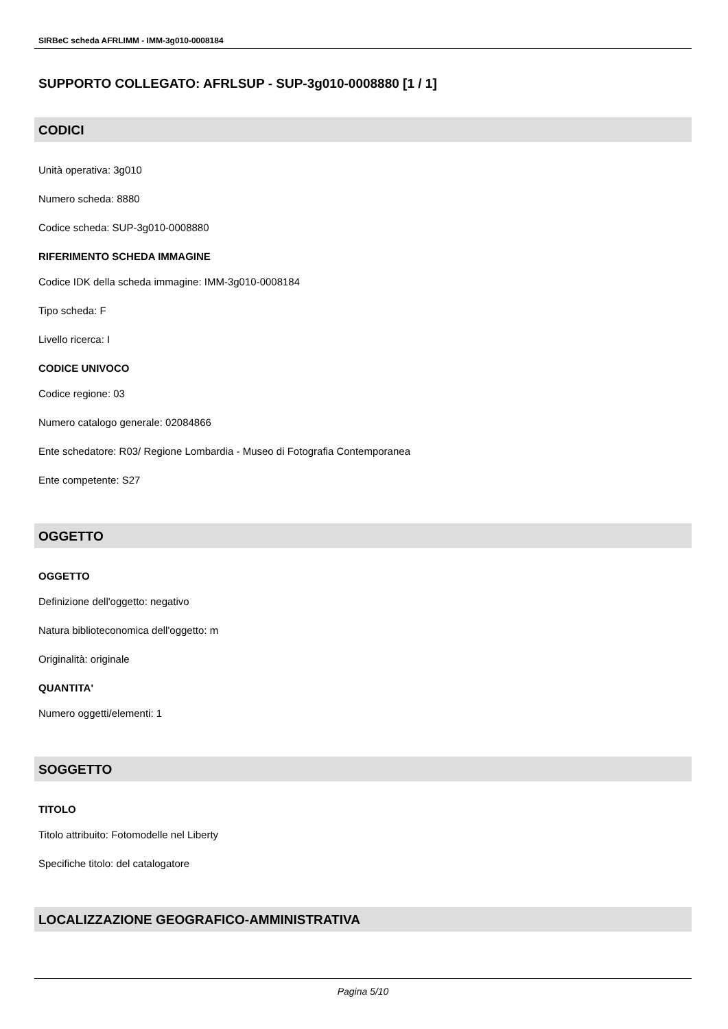SIRBeC scheda AFRLIMM - IMM-3g010-0008184
SUPPORTO COLLEGATO: AFRLSUP - SUP-3g010-0008880 [1 / 1]
CODICI
Unità operativa: 3g010
Numero scheda: 8880
Codice scheda: SUP-3g010-0008880
RIFERIMENTO SCHEDA IMMAGINE
Codice IDK della scheda immagine: IMM-3g010-0008184
Tipo scheda: F
Livello ricerca: I
CODICE UNIVOCO
Codice regione: 03
Numero catalogo generale: 02084866
Ente schedatore: R03/ Regione Lombardia - Museo di Fotografia Contemporanea
Ente competente: S27
OGGETTO
OGGETTO
Definizione dell'oggetto: negativo
Natura biblioteconomica dell'oggetto: m
Originalità: originale
QUANTITA'
Numero oggetti/elementi: 1
SOGGETTO
TITOLO
Titolo attribuito: Fotomodelle nel Liberty
Specifiche titolo: del catalogatore
LOCALIZZAZIONE GEOGRAFICO-AMMINISTRATIVA
Pagina 5/10